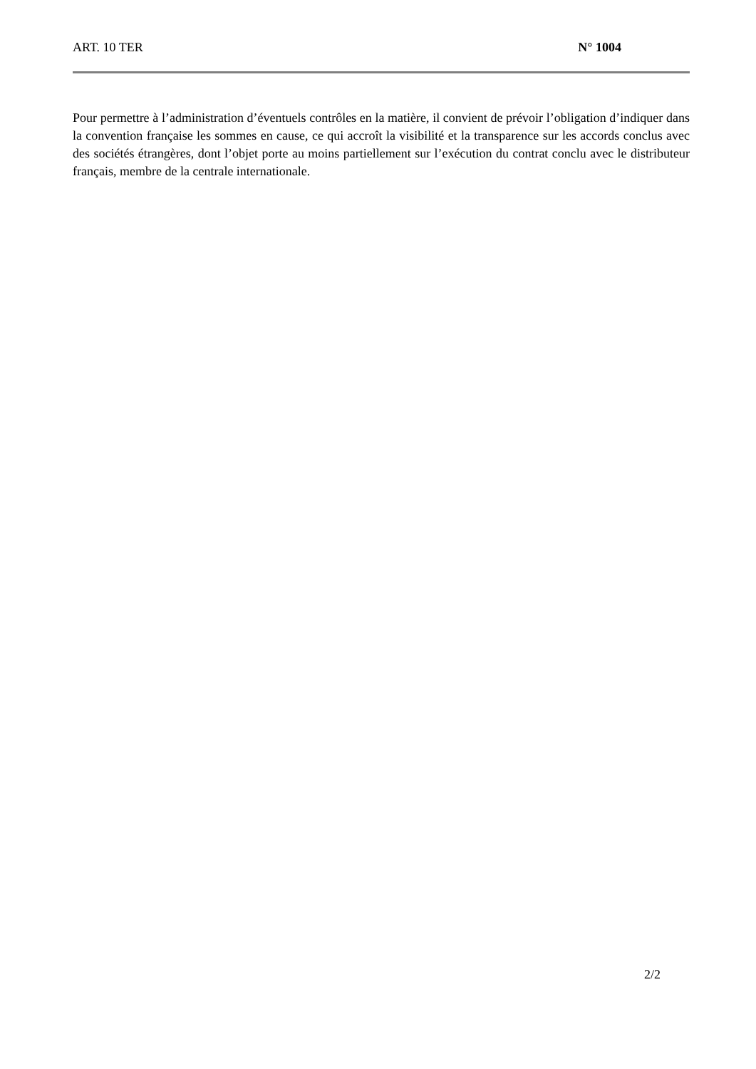ART. 10 TER N° 1004
Pour permettre à l’administration d’éventuels contrôles en la matière, il convient de prévoir l’obligation d’indiquer dans la convention française les sommes en cause, ce qui accroît la visibilité et la transparence sur les accords conclus avec des sociétés étrangères, dont l’objet porte au moins partiellement sur l’exécution du contrat conclu avec le distributeur français, membre de la centrale internationale.
2/2